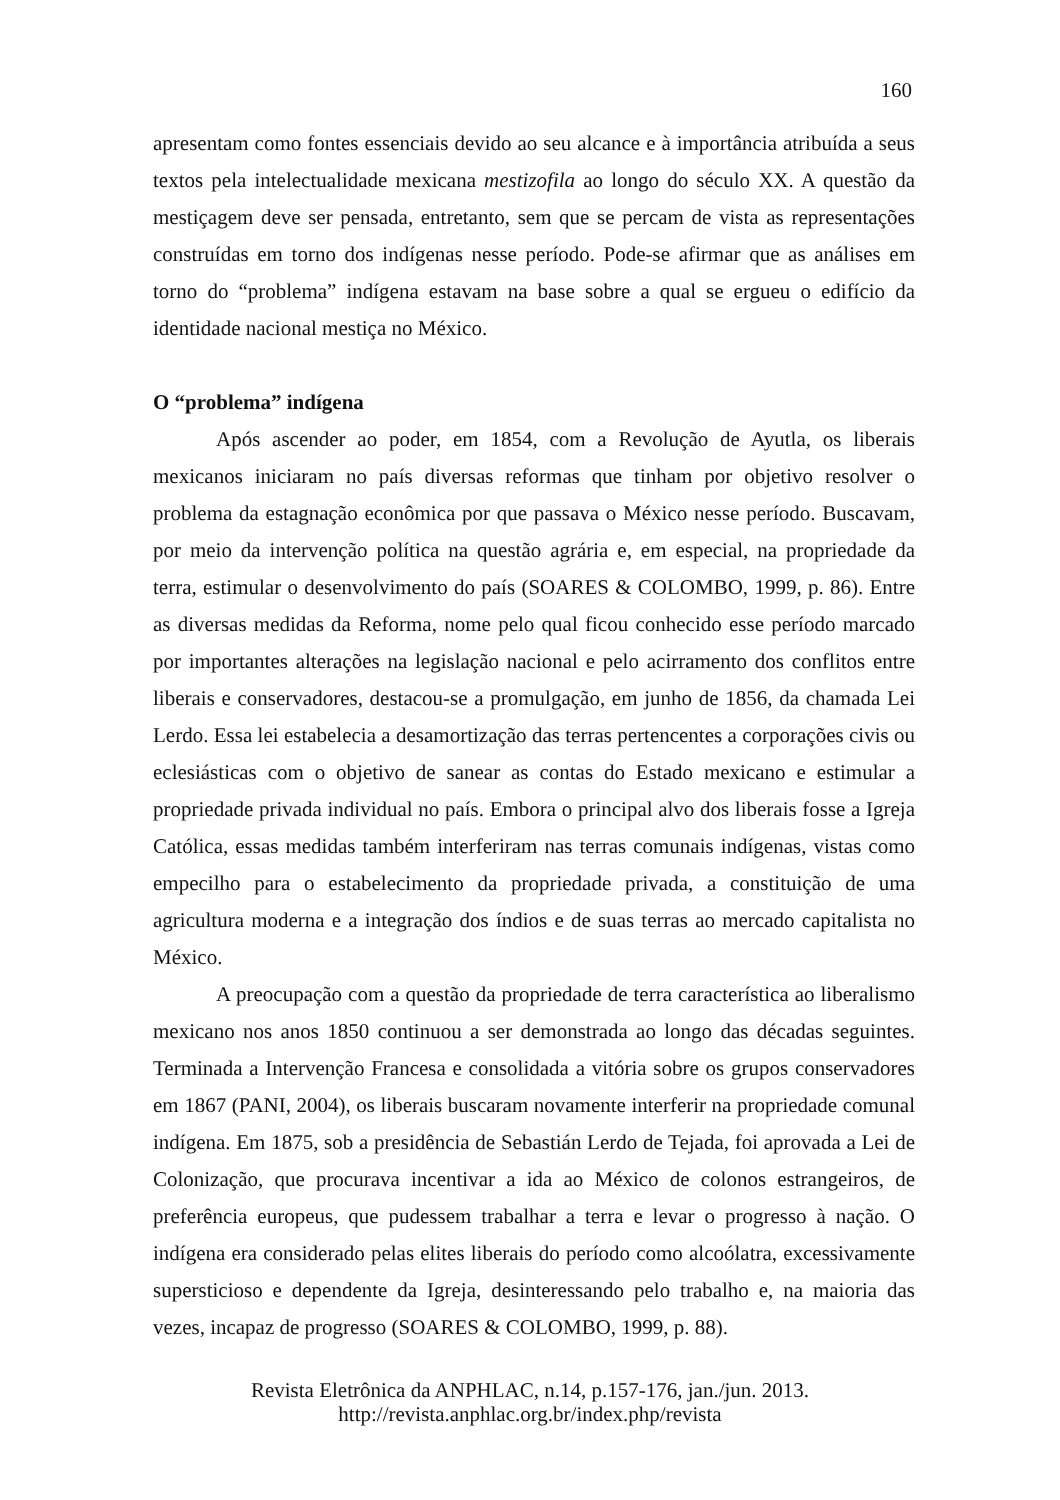160
apresentam como fontes essenciais devido ao seu alcance e à importância atribuída a seus textos pela intelectualidade mexicana mestizofila ao longo do século XX. A questão da mestiçagem deve ser pensada, entretanto, sem que se percam de vista as representações construídas em torno dos indígenas nesse período. Pode-se afirmar que as análises em torno do “problema” indígena estavam na base sobre a qual se ergueu o edifício da identidade nacional mestiça no México.
O “problema” indígena
Após ascender ao poder, em 1854, com a Revolução de Ayutla, os liberais mexicanos iniciaram no país diversas reformas que tinham por objetivo resolver o problema da estagnação econômica por que passava o México nesse período. Buscavam, por meio da intervenção política na questão agrária e, em especial, na propriedade da terra, estimular o desenvolvimento do país (SOARES & COLOMBO, 1999, p. 86). Entre as diversas medidas da Reforma, nome pelo qual ficou conhecido esse período marcado por importantes alterações na legislação nacional e pelo acirramento dos conflitos entre liberais e conservadores, destacou-se a promulgação, em junho de 1856, da chamada Lei Lerdo. Essa lei estabelecia a desamortização das terras pertencentes a corporações civis ou eclesiásticas com o objetivo de sanear as contas do Estado mexicano e estimular a propriedade privada individual no país. Embora o principal alvo dos liberais fosse a Igreja Católica, essas medidas também interferiram nas terras comunais indígenas, vistas como empecilho para o estabelecimento da propriedade privada, a constituição de uma agricultura moderna e a integração dos índios e de suas terras ao mercado capitalista no México.
A preocupação com a questão da propriedade de terra característica ao liberalismo mexicano nos anos 1850 continuou a ser demonstrada ao longo das décadas seguintes. Terminada a Intervenção Francesa e consolidada a vitória sobre os grupos conservadores em 1867 (PANI, 2004), os liberais buscaram novamente interferir na propriedade comunal indígena. Em 1875, sob a presidência de Sebastián Lerdo de Tejada, foi aprovada a Lei de Colonização, que procurava incentivar a ida ao México de colonos estrangeiros, de preferência europeus, que pudessem trabalhar a terra e levar o progresso à nação. O indígena era considerado pelas elites liberais do período como alcoólatra, excessivamente supersticioso e dependente da Igreja, desinteressando pelo trabalho e, na maioria das vezes, incapaz de progresso (SOARES & COLOMBO, 1999, p. 88).
Revista Eletrônica da ANPHLAC, n.14, p.157-176, jan./jun. 2013.
http://revista.anphlac.org.br/index.php/revista